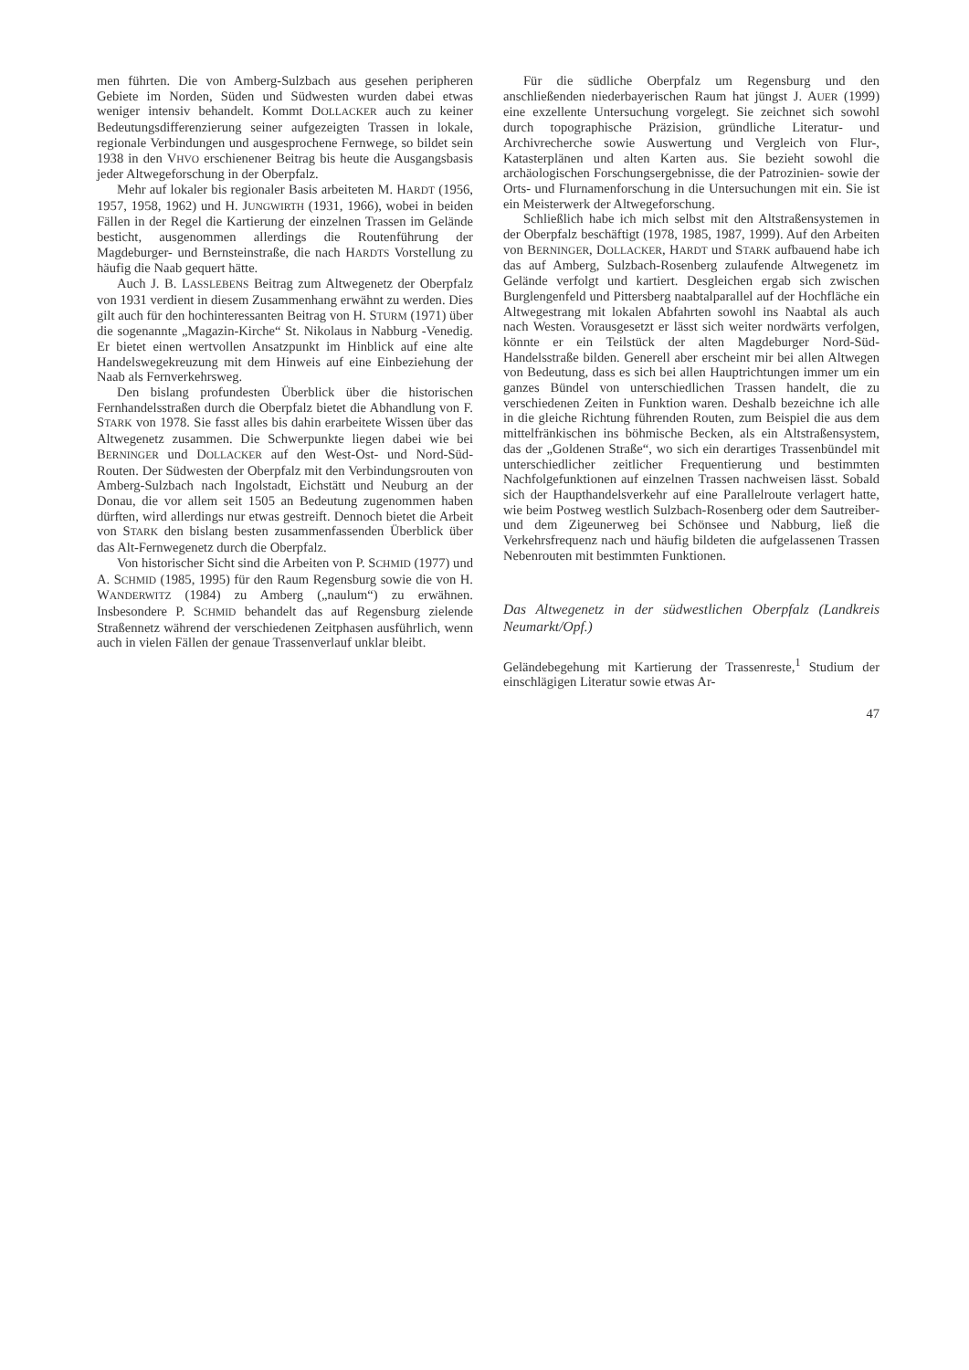men führten. Die von Amberg-Sulzbach aus gesehen peripheren Gebiete im Norden, Süden und Südwesten wurden dabei etwas weniger intensiv behandelt. Kommt DOLLACKER auch zu keiner Bedeutungsdifferenzierung seiner aufgezeigten Trassen in lokale, regionale Verbindungen und ausgesprochene Fernwege, so bildet sein 1938 in den VHVO erschienener Beitrag bis heute die Ausgangsbasis jeder Altwegeforschung in der Oberpfalz.
Mehr auf lokaler bis regionaler Basis arbeiteten M. HARDT (1956, 1957, 1958, 1962) und H. JUNGWIRTH (1931, 1966), wobei in beiden Fällen in der Regel die Kartierung der einzelnen Trassen im Gelände besticht, ausgenommen allerdings die Routenführung der Magdeburger- und Bernsteinstraße, die nach HARDTS Vorstellung zu häufig die Naab gequert hätte.
Auch J. B. LASSLEBENS Beitrag zum Altwegenetz der Oberpfalz von 1931 verdient in diesem Zusammenhang erwähnt zu werden. Dies gilt auch für den hochinteressanten Beitrag von H. STURM (1971) über die sogenannte „Magazin-Kirche“ St. Nikolaus in Nabburg -Venedig. Er bietet einen wertvollen Ansatzpunkt im Hinblick auf eine alte Handelswegekreuzung mit dem Hinweis auf eine Einbeziehung der Naab als Fernverkehrsweg.
Den bislang profundesten Überblick über die historischen Fernhandelsstraßen durch die Oberpfalz bietet die Abhandlung von F. STARK von 1978. Sie fasst alles bis dahin erarbeitete Wissen über das Altwegenetz zusammen. Die Schwerpunkte liegen dabei wie bei BERNINGER und DOLLACKER auf den West-Ost- und Nord-Süd-Routen. Der Südwesten der Oberpfalz mit den Verbindungsrouten von Amberg-Sulzbach nach Ingolstadt, Eichstätt und Neuburg an der Donau, die vor allem seit 1505 an Bedeutung zugenommen haben dürften, wird allerdings nur etwas gestreift. Dennoch bietet die Arbeit von STARK den bislang besten zusammenfassenden Überblick über das Alt-Fernwegenetz durch die Oberpfalz.
Von historischer Sicht sind die Arbeiten von P. SCHMID (1977) und A. SCHMID (1985, 1995) für den Raum Regensburg sowie die von H. WANDERWITZ (1984) zu Amberg („naulum“) zu erwähnen. Insbesondere P. SCHMID behandelt das auf Regensburg zielende Straßennetz während der verschiedenen Zeitphasen ausführlich, wenn auch in vielen Fällen der genaue Trassenverlauf unklar bleibt.
Für die südliche Oberpfalz um Regensburg und den anschließenden niederbayerischen Raum hat jüngst J. AUER (1999) eine exzellente Untersuchung vorgelegt. Sie zeichnet sich sowohl durch topographische Präzision, gründliche Literatur- und Archivrecherche sowie Auswertung und Vergleich von Flur-, Katasterplänen und alten Karten aus. Sie bezieht sowohl die archäologischen Forschungsergebnisse, die der Patrozinien- sowie der Orts- und Flurnamenforschung in die Untersuchungen mit ein. Sie ist ein Meisterwerk der Altwegeforschung.
Schließlich habe ich mich selbst mit den Altstraßensystemen in der Oberpfalz beschäftigt (1978, 1985, 1987, 1999). Auf den Arbeiten von BERNINGER, DOLLACKER, HARDT und STARK aufbauend habe ich das auf Amberg, Sulzbach-Rosenberg zulaufende Altwegenetz im Gelände verfolgt und kartiert. Desgleichen ergab sich zwischen Burglengenfeld und Pittersberg naabtalparallel auf der Hochfläche ein Altwegestrang mit lokalen Abfahrten sowohl ins Naabtal als auch nach Westen. Vorausgesetzt er lässt sich weiter nordwärts verfolgen, könnte er ein Teilstück der alten Magdeburger Nord-Süd-Handelsstraße bilden. Generell aber erscheint mir bei allen Altwegen von Bedeutung, dass es sich bei allen Hauptrichtungen immer um ein ganzes Bündel von unterschiedlichen Trassen handelt, die zu verschiedenen Zeiten in Funktion waren. Deshalb bezeichne ich alle in die gleiche Richtung führenden Routen, zum Beispiel die aus dem mittelfränkischen ins böhmische Becken, als ein Altstraßensystem, das der „Goldenen Straße“, wo sich ein derartiges Trassenbündel mit unterschiedlicher zeitlicher Frequentierung und bestimmten Nachfolgefunktionen auf einzelnen Trassen nachweisen lässt. Sobald sich der Haupthandelsverkehr auf eine Parallelroute verlagert hatte, wie beim Postweg westlich Sulzbach-Rosenberg oder dem Sautreiber- und dem Zigeunerweg bei Schönsee und Nabburg, ließ die Verkehrsfrequenz nach und häufig bildeten die aufgelassenen Trassen Nebenrouten mit bestimmten Funktionen.
Das Altwegenetz in der südwestlichen Oberpfalz (Landkreis Neumarkt/Opf.)
Geländebegehung mit Kartierung der Trassenreste,<sup>1</sup> Studium der einschlägigen Literatur sowie etwas Ar-
47